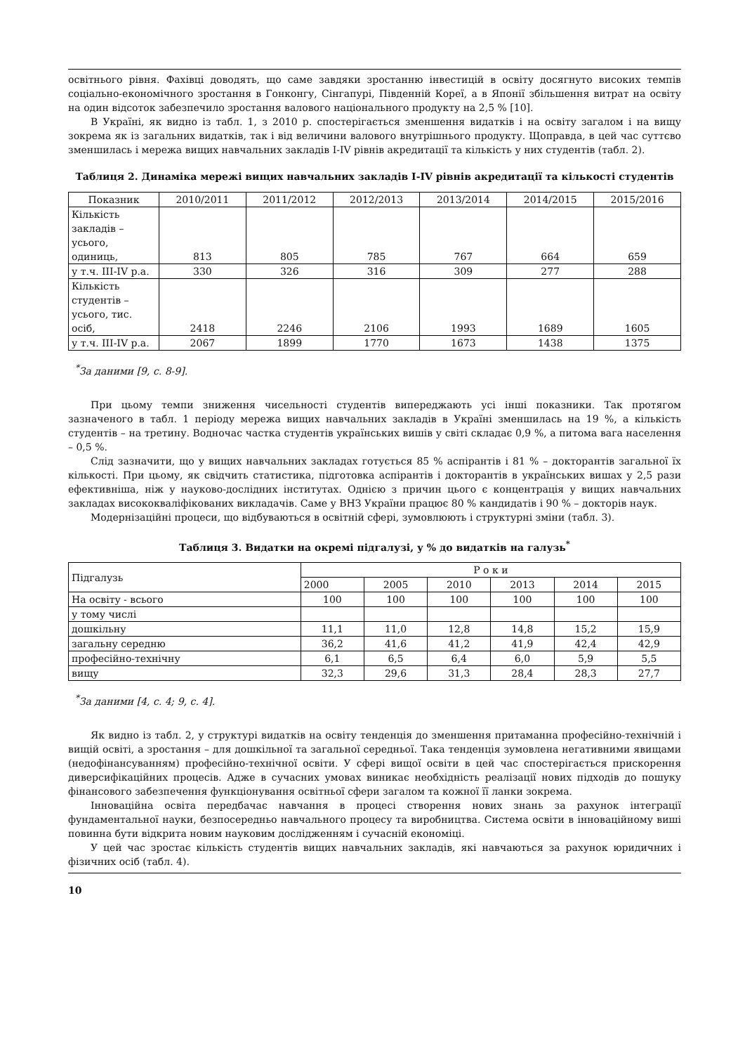освітнього рівня. Фахівці доводять, що саме завдяки зростанню інвестицій в освіту досягнуто високих темпів соціально-економічного зростання в Гонконгу, Сінгапурі, Південній Кореї, а в Японії збільшення витрат на освіту на один відсоток забезпечило зростання валового національного продукту на 2,5 % [10].
В Україні, як видно із табл. 1, з 2010 р. спостерігається зменшення видатків і на освіту загалом і на вищу зокрема як із загальних видатків, так і від величини валового внутрішнього продукту. Щоправда, в цей час суттєво зменшилась і мережа вищих навчальних закладів I-IV рівнів акредитації та кількість у них студентів (табл. 2).
Таблиця 2. Динаміка мережі вищих навчальних закладів I-IV рівнів акредитації та кількості студентів
| Показник | 2010/2011 | 2011/2012 | 2012/2013 | 2013/2014 | 2014/2015 | 2015/2016 |
| --- | --- | --- | --- | --- | --- | --- |
| Кількість закладів – усього, одиниць, | 813 | 805 | 785 | 767 | 664 | 659 |
| у т.ч. III-IV р.а. | 330 | 326 | 316 | 309 | 277 | 288 |
| Кількість студентів – усього, тис. осіб, | 2418 | 2246 | 2106 | 1993 | 1689 | 1605 |
| у т.ч. III-IV р.а. | 2067 | 1899 | 1770 | 1673 | 1438 | 1375 |
<sup>*</sup> За даними [9, с. 8-9].
При цьому темпи зниження чисельності студентів випереджають усі інші показники. Так протягом зазначеного в табл. 1 періоду мережа вищих навчальних закладів в Україні зменшилась на 19 %, а кількість студентів – на третину. Водночас частка студентів українських вишів у світі складає 0,9 %, а питома вага населення – 0,5 %.
Слід зазначити, що у вищих навчальних закладах готується 85 % аспірантів і 81 % – докторантів загальної їх кількості. При цьому, як свідчить статистика, підготовка аспірантів і докторантів в українських вишах у 2,5 рази ефективніша, ніж у науково-дослідних інститутах. Однією з причин цього є концентрація у вищих навчальних закладах висококваліфікованих викладачів. Саме у ВНЗ України працює 80 % кандидатів і 90 % – докторів наук.
Модернізаційні процеси, що відбуваються в освітній сфері, зумовлюють і структурні зміни (табл. 3).
Таблиця 3. Видатки на окремі підгалузі, у % до видатків на галузь<sup>*</sup>
| Підгалузь | Р о к и | | | | | |
| | 2000 | 2005 | 2010 | 2013 | 2014 | 2015 |
| На освіту - всього | 100 | 100 | 100 | 100 | 100 | 100 |
| у тому числі | | | | | | |
| дошкільну | 11,1 | 11,0 | 12,8 | 14,8 | 15,2 | 15,9 |
| загальну середню | 36,2 | 41,6 | 41,2 | 41,9 | 42,4 | 42,9 |
| професійно-технічну | 6,1 | 6,5 | 6,4 | 6,0 | 5,9 | 5,5 |
| вищу | 32,3 | 29,6 | 31,3 | 28,4 | 28,3 | 27,7 |
<sup>*</sup> За даними [4, с. 4; 9, с. 4].
Як видно із табл. 2, у структурі видатків на освіту тенденція до зменшення притаманна професійно-технічній і вищій освіті, а зростання – для дошкільної та загальної середньої. Така тенденція зумовлена негативними явищами (недофінансуванням) професійно-технічної освіти. У сфері вищої освіти в цей час спостерігається прискорення диверсифікаційних процесів. Адже в сучасних умовах виникає необхідність реалізації нових підходів до пошуку фінансового забезпечення функціонування освітньої сфери загалом та кожної її ланки зокрема.
Інноваційна освіта передбачає навчання в процесі створення нових знань за рахунок інтеграції фундаментальної науки, безпосередньо навчального процесу та виробництва. Система освіти в інноваційному виші повинна бути відкрита новим науковим дослідженням і сучасній економіці.
У цей час зростає кількість студентів вищих навчальних закладів, які навчаються за рахунок юридичних і фізичних осіб (табл. 4).
10